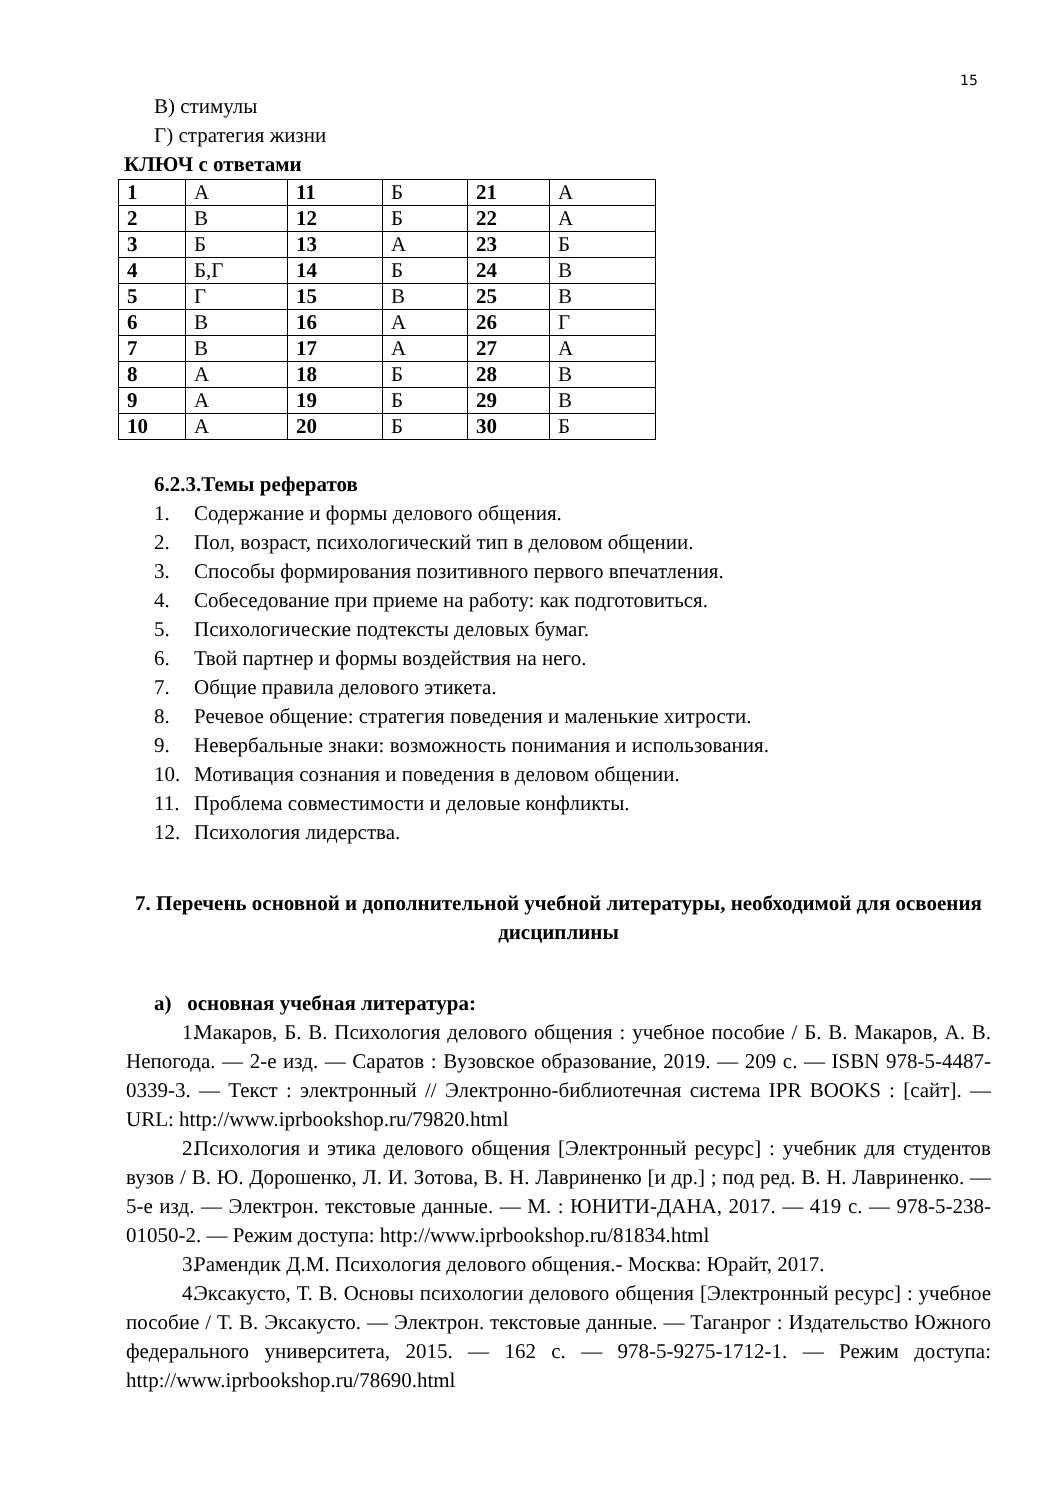15
В) стимулы
Г) стратегия жизни
КЛЮЧ с ответами
| 1 | А | 11 | Б | 21 | А |
| 2 | В | 12 | Б | 22 | А |
| 3 | Б | 13 | А | 23 | Б |
| 4 | Б,Г | 14 | Б | 24 | В |
| 5 | Г | 15 | В | 25 | В |
| 6 | В | 16 | А | 26 | Г |
| 7 | В | 17 | А | 27 | А |
| 8 | А | 18 | Б | 28 | В |
| 9 | А | 19 | Б | 29 | В |
| 10 | А | 20 | Б | 30 | Б |
6.2.3.Темы рефератов
1. Содержание и формы делового общения.
2. Пол, возраст, психологический тип в деловом общении.
3. Способы формирования позитивного первого впечатления.
4. Собеседование при приеме на работу: как подготовиться.
5. Психологические подтексты деловых бумаг.
6. Твой партнер и формы воздействия на него.
7. Общие правила делового этикета.
8. Речевое общение: стратегия поведения и маленькие хитрости.
9. Невербальные знаки: возможность понимания и использования.
10. Мотивация сознания и поведения в деловом общении.
11. Проблема совместимости и деловые конфликты.
12. Психология лидерства.
7. Перечень основной и дополнительной учебной литературы, необходимой для освоения дисциплины
а) основная учебная литература:
1. Макаров, Б. В. Психология делового общения : учебное пособие / Б. В. Макаров, А. В. Непогода. — 2-е изд. — Саратов : Вузовское образование, 2019. — 209 с. — ISBN 978-5-4487-0339-3. — Текст : электронный // Электронно-библиотечная система IPR BOOKS : [сайт]. — URL: http://www.iprbookshop.ru/79820.html
2. Психология и этика делового общения [Электронный ресурс] : учебник для студентов вузов / В. Ю. Дорошенко, Л. И. Зотова, В. Н. Лавриненко [и др.] ; под ред. В. Н. Лавриненко. — 5-е изд. — Электрон. текстовые данные. — М. : ЮНИТИ-ДАНА, 2017. — 419 с. — 978-5-238-01050-2. — Режим доступа: http://www.iprbookshop.ru/81834.html
3. Рамендик Д.М. Психология делового общения.- Москва: Юрайт, 2017.
4. Эксакусто, Т. В. Основы психологии делового общения [Электронный ресурс] : учебное пособие / Т. В. Эксакусто. — Электрон. текстовые данные. — Таганрог : Издательство Южного федерального университета, 2015. — 162 с. — 978-5-9275-1712-1. — Режим доступа: http://www.iprbookshop.ru/78690.html